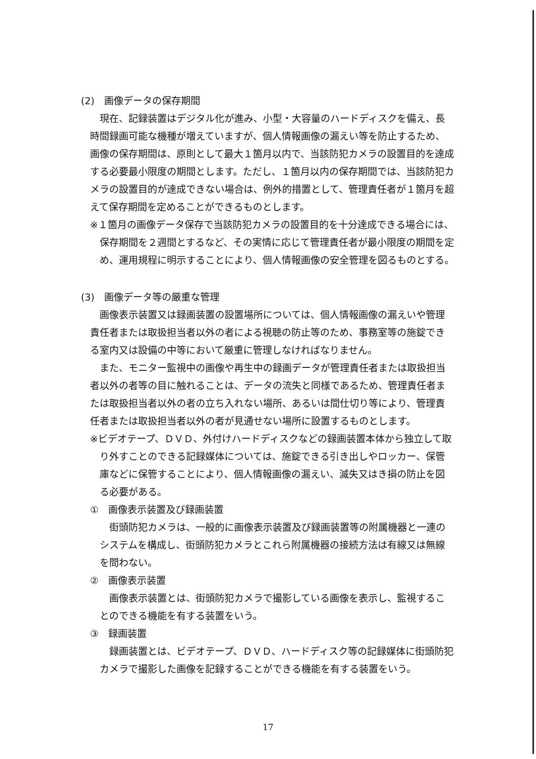(2)　画像データの保存期間
現在、記録装置はデジタル化が進み、小型・大容量のハードディスクを備え、長時間録画可能な機種が増えていますが、個人情報画像の漏えい等を防止するため、画像の保存期間は、原則として最大１箇月以内で、当該防犯カメラの設置目的を達成する必要最小限度の期間とします。ただし、１箇月以内の保存期間では、当該防犯カメラの設置目的が達成できない場合は、例外的措置として、管理責任者が１箇月を超えて保存期間を定めることができるものとします。
※１箇月の画像データ保存で当該防犯カメラの設置目的を十分達成できる場合には、保存期間を２週間とするなど、その実情に応じて管理責任者が最小限度の期間を定め、運用規程に明示することにより、個人情報画像の安全管理を図るものとする。
(3)　画像データ等の厳重な管理
画像表示装置又は録画装置の設置場所については、個人情報画像の漏えいや管理責任者または取扱担当者以外の者による視聴の防止等のため、事務室等の施錠できる室内又は設備の中等において厳重に管理しなければなりません。
また、モニター監視中の画像や再生中の録画データが管理責任者または取扱担当者以外の者等の目に触れることは、データの流失と同様であるため、管理責任者または取扱担当者以外の者の立ち入れない場所、あるいは間仕切り等により、管理責任者または取扱担当者以外の者が見通せない場所に設置するものとします。
※ビデオテープ、ＤＶＤ、外付けハードディスクなどの録画装置本体から独立して取り外すことのできる記録媒体については、施錠できる引き出しやロッカー、保管庫などに保管することにより、個人情報画像の漏えい、滅失又はき損の防止を図る必要がある。
①　画像表示装置及び録画装置
街頭防犯カメラは、一般的に画像表示装置及び録画装置等の附属機器と一連のシステムを構成し、街頭防犯カメラとこれら附属機器の接続方法は有線又は無線を問わない。
②　画像表示装置
画像表示装置とは、街頭防犯カメラで撮影している画像を表示し、監視することのできる機能を有する装置をいう。
③　録画装置
録画装置とは、ビデオテープ、ＤＶＤ、ハードディスク等の記録媒体に街頭防犯カメラで撮影した画像を記録することができる機能を有する装置をいう。
17